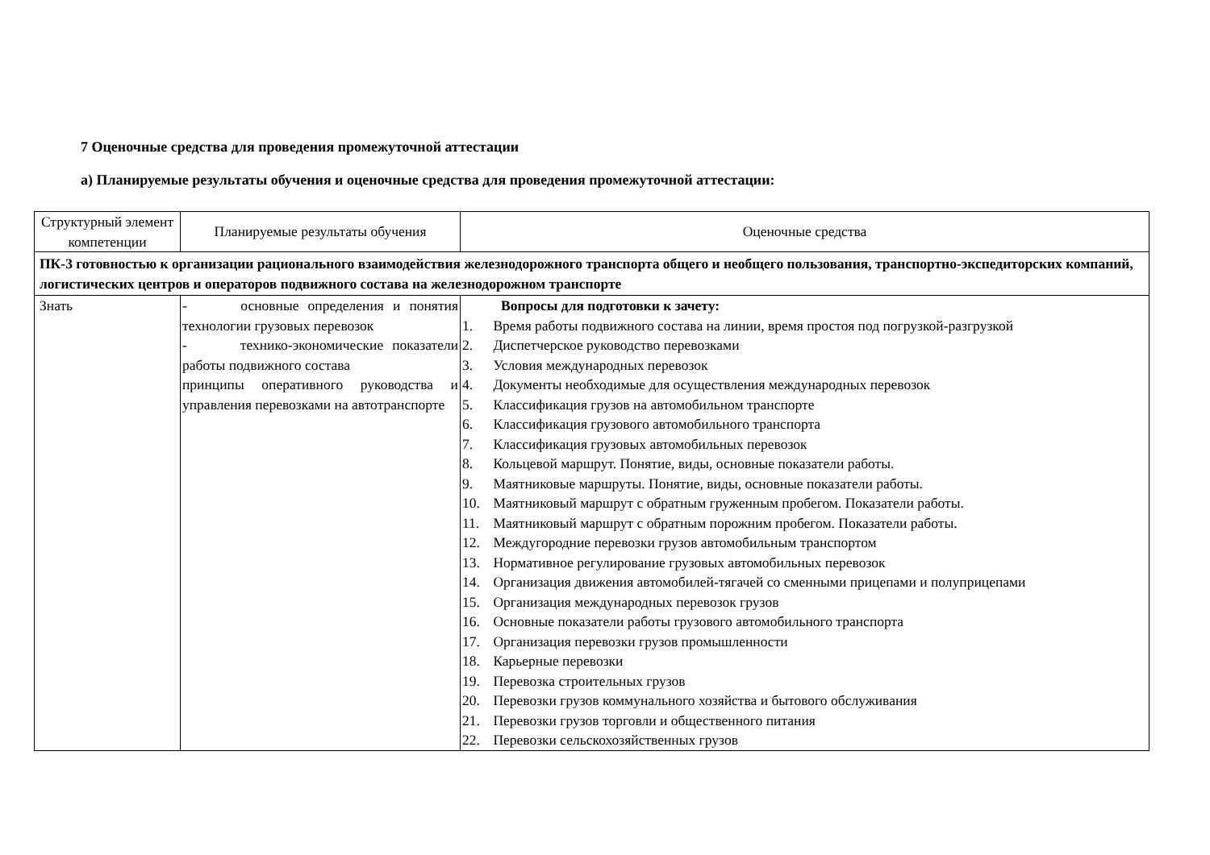7 Оценочные средства для проведения промежуточной аттестации
а) Планируемые результаты обучения и оценочные средства для проведения промежуточной аттестации:
| Структурный элемент компетенции | Планируемые результаты обучения | Оценочные средства |
| --- | --- | --- |
| ПК-3 готовностью к организации рационального взаимодействия железнодорожного транспорта общего и необщего пользования, транспортно-экспедиторских компаний, логистических центров и операторов подвижного состава на железнодорожном транспорте | | |
| Знать | - основные определения и понятия технологии грузовых перевозок - технико-экономические показатели работы подвижного состава принципы оперативного руководства и управления перевозками на автотранспорте | Вопросы для подготовки к зачету: 1. Время работы подвижного состава на линии, время простоя под погрузкой-разгрузкой 2. Диспетчерское руководство перевозками 3. Условия международных перевозок 4. Документы необходимые для осуществления международных перевозок 5. Классификация грузов на автомобильном транспорте 6. Классификация грузового автомобильного транспорта 7. Классификация грузовых автомобильных перевозок 8. Кольцевой маршрут. Понятие, виды, основные показатели работы. 9. Маятниковые маршруты. Понятие, виды, основные показатели работы. 10. Маятниковый маршрут с обратным груженным пробегом. Показатели работы. 11. Маятниковый маршрут с обратным порожним пробегом. Показатели работы. 12. Междугородние перевозки грузов автомобильным транспортом 13. Нормативное регулирование грузовых автомобильных перевозок 14. Организация движения автомобилей-тягачей со сменными прицепами и полуприцепами 15. Организация международных перевозок грузов 16. Основные показатели работы грузового автомобильного транспорта 17. Организация перевозки грузов промышленности 18. Карьерные перевозки 19. Перевозка строительных грузов 20. Перевозки грузов коммунального хозяйства и бытового обслуживания 21. Перевозки грузов торговли и общественного питания 22. Перевозки сельскохозяйственных грузов |